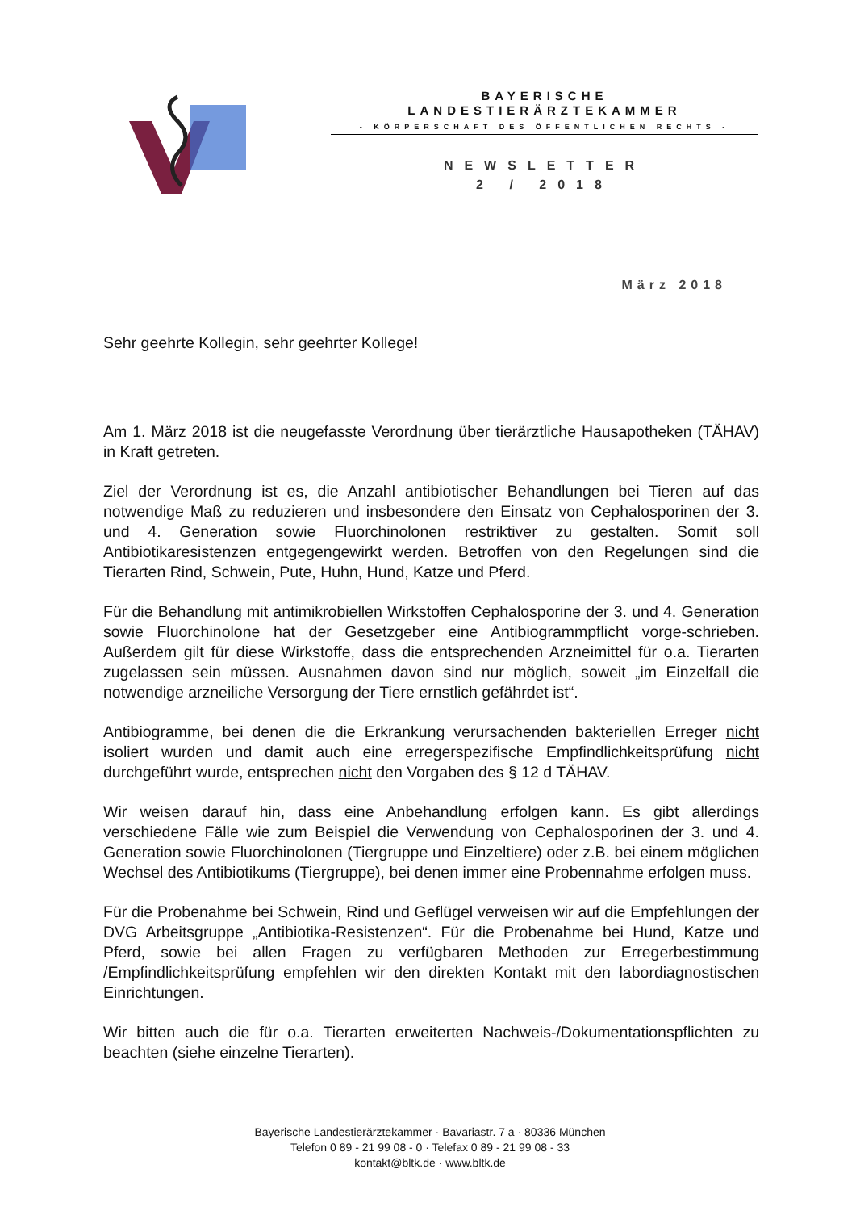BAYERISCHE
LANDESTIERÄRZTEKAMMER
- KÖRPERSCHAFT DES ÖFFENTLICHEN RECHTS -
NEWSLETTER
2 / 2018
März 2018
Sehr geehrte Kollegin, sehr geehrter Kollege!
Am 1. März 2018 ist die neugefasste Verordnung über tierärztliche Hausapotheken (TÄHAV) in Kraft getreten.
Ziel der Verordnung ist es, die Anzahl antibiotischer Behandlungen bei Tieren auf das notwendige Maß zu reduzieren und insbesondere den Einsatz von Cephalosporinen der 3. und 4. Generation sowie Fluorchinolonen restriktiver zu gestalten. Somit soll Antibiotikaresistenzen entgegengewirkt werden. Betroffen von den Regelungen sind die Tierarten Rind, Schwein, Pute, Huhn, Hund, Katze und Pferd.
Für die Behandlung mit antimikrobiellen Wirkstoffen Cephalosporine der 3. und 4. Generation sowie Fluorchinolone hat der Gesetzgeber eine Antibiogrammpflicht vorge-schrieben. Außerdem gilt für diese Wirkstoffe, dass die entsprechenden Arzneimittel für o.a. Tierarten zugelassen sein müssen. Ausnahmen davon sind nur möglich, soweit „im Einzelfall die notwendige arzneiliche Versorgung der Tiere ernstlich gefährdet ist“.
Antibiogramme, bei denen die die Erkrankung verursachenden bakteriellen Erreger nicht isoliert wurden und damit auch eine erregerspezifische Empfindlichkeitsprüfung nicht durchgeführt wurde, entsprechen nicht den Vorgaben des § 12 d TÄHAV.
Wir weisen darauf hin, dass eine Anbehandlung erfolgen kann. Es gibt allerdings verschiedene Fälle wie zum Beispiel die Verwendung von Cephalosporinen der 3. und 4. Generation sowie Fluorchinolonen (Tiergruppe und Einzeltiere) oder z.B. bei einem möglichen Wechsel des Antibiotikums (Tiergruppe), bei denen immer eine Probennahme erfolgen muss.
Für die Probenahme bei Schwein, Rind und Geflügel verweisen wir auf die Empfehlungen der DVG Arbeitsgruppe „Antibiotika-Resistenzen“. Für die Probenahme bei Hund, Katze und Pferd, sowie bei allen Fragen zu verfügbaren Methoden zur Erregerbestimmung /Empfindlichkeitsprüfung empfehlen wir den direkten Kontakt mit den labordiagnostischen Einrichtungen.
Wir bitten auch die für o.a. Tierarten erweiterten Nachweis-/Dokumentationspflichten zu beachten (siehe einzelne Tierarten).
Bayerische Landestierärztekammer · Bavariastr. 7 a · 80336 München
Telefon 0 89 - 21 99 08 - 0 · Telefax 0 89 - 21 99 08 - 33
kontakt@bltk.de · www.bltk.de